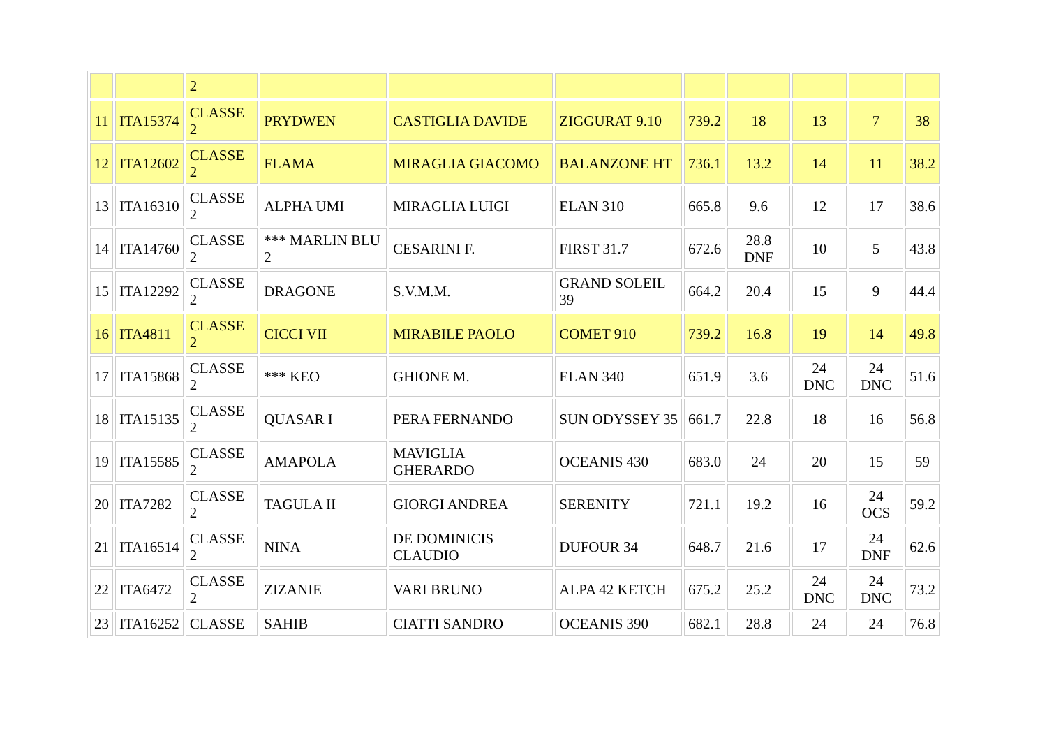| | | 2 | | | | | | | | |
| 11 | ITA15374 | CLASSE 2 | PRYDWEN | CASTIGLIA DAVIDE | ZIGGURAT 9.10 | 739.2 | 18 | 13 | 7 | 38 |
| 12 | ITA12602 | CLASSE 2 | FLAMA | MIRAGLIA GIACOMO | BALANZONE HT | 736.1 | 13.2 | 14 | 11 | 38.2 |
| 13 | ITA16310 | CLASSE 2 | ALPHA UMI | MIRAGLIA LUIGI | ELAN 310 | 665.8 | 9.6 | 12 | 17 | 38.6 |
| 14 | ITA14760 | CLASSE 2 | *** MARLIN BLU 2 | CESARINI F. | FIRST 31.7 | 672.6 | 28.8 DNF | 10 | 5 | 43.8 |
| 15 | ITA12292 | CLASSE 2 | DRAGONE | S.V.M.M. | GRAND SOLEIL 39 | 664.2 | 20.4 | 15 | 9 | 44.4 |
| 16 | ITA4811 | CLASSE 2 | CICCI VII | MIRABILE PAOLO | COMET 910 | 739.2 | 16.8 | 19 | 14 | 49.8 |
| 17 | ITA15868 | CLASSE 2 | *** KEO | GHIONE M. | ELAN 340 | 651.9 | 3.6 | 24 DNC | 24 DNC | 51.6 |
| 18 | ITA15135 | CLASSE 2 | QUASAR I | PERA FERNANDO | SUN ODYSSEY 35 | 661.7 | 22.8 | 18 | 16 | 56.8 |
| 19 | ITA15585 | CLASSE 2 | AMAPOLA | MAVIGLIA GHERARDO | OCEANIS 430 | 683.0 | 24 | 20 | 15 | 59 |
| 20 | ITA7282 | CLASSE 2 | TAGULA II | GIORGI ANDREA | SERENITY | 721.1 | 19.2 | 16 | 24 OCS | 59.2 |
| 21 | ITA16514 | CLASSE 2 | NINA | DE DOMINICIS CLAUDIO | DUFOUR 34 | 648.7 | 21.6 | 17 | 24 DNF | 62.6 |
| 22 | ITA6472 | CLASSE 2 | ZIZANIE | VARI BRUNO | ALPA 42 KETCH | 675.2 | 25.2 | 24 DNC | 24 DNC | 73.2 |
| 23 | ITA16252 | CLASSE | SAHIB | CIATTI SANDRO | OCEANIS 390 | 682.1 | 28.8 | 24 | 24 | 76.8 |